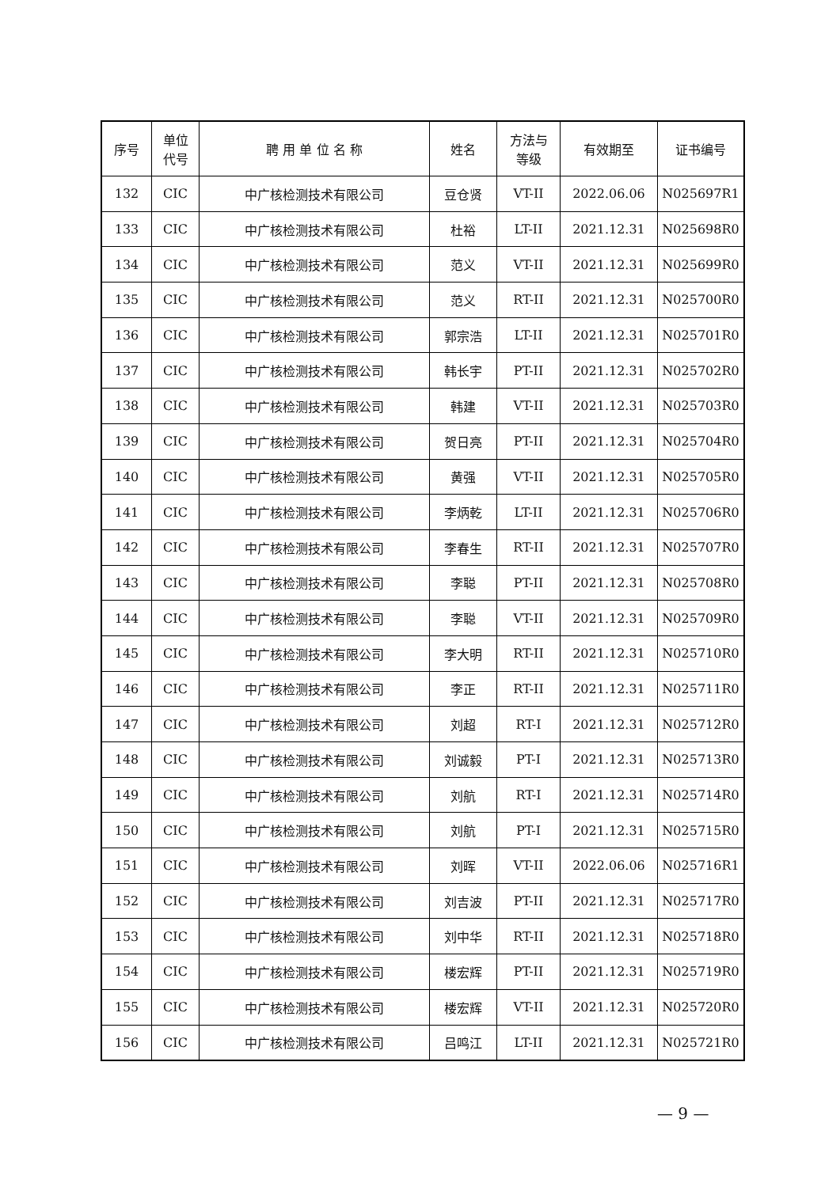| 序号 | 单位 代号 | 聘 用 单 位 名 称 | 姓名 | 方法与 等级 | 有效期至 | 证书编号 |
| --- | --- | --- | --- | --- | --- | --- |
| 132 | CIC | 中广核检测技术有限公司 | 豆仓贤 | VT-II | 2022.06.06 | N025697R1 |
| 133 | CIC | 中广核检测技术有限公司 | 杜裕 | LT-II | 2021.12.31 | N025698R0 |
| 134 | CIC | 中广核检测技术有限公司 | 范义 | VT-II | 2021.12.31 | N025699R0 |
| 135 | CIC | 中广核检测技术有限公司 | 范义 | RT-II | 2021.12.31 | N025700R0 |
| 136 | CIC | 中广核检测技术有限公司 | 郭宗浩 | LT-II | 2021.12.31 | N025701R0 |
| 137 | CIC | 中广核检测技术有限公司 | 韩长宇 | PT-II | 2021.12.31 | N025702R0 |
| 138 | CIC | 中广核检测技术有限公司 | 韩建 | VT-II | 2021.12.31 | N025703R0 |
| 139 | CIC | 中广核检测技术有限公司 | 贺日亮 | PT-II | 2021.12.31 | N025704R0 |
| 140 | CIC | 中广核检测技术有限公司 | 黄强 | VT-II | 2021.12.31 | N025705R0 |
| 141 | CIC | 中广核检测技术有限公司 | 李炳乾 | LT-II | 2021.12.31 | N025706R0 |
| 142 | CIC | 中广核检测技术有限公司 | 李春生 | RT-II | 2021.12.31 | N025707R0 |
| 143 | CIC | 中广核检测技术有限公司 | 李聪 | PT-II | 2021.12.31 | N025708R0 |
| 144 | CIC | 中广核检测技术有限公司 | 李聪 | VT-II | 2021.12.31 | N025709R0 |
| 145 | CIC | 中广核检测技术有限公司 | 李大明 | RT-II | 2021.12.31 | N025710R0 |
| 146 | CIC | 中广核检测技术有限公司 | 李正 | RT-II | 2021.12.31 | N025711R0 |
| 147 | CIC | 中广核检测技术有限公司 | 刘超 | RT-I | 2021.12.31 | N025712R0 |
| 148 | CIC | 中广核检测技术有限公司 | 刘诚毅 | PT-I | 2021.12.31 | N025713R0 |
| 149 | CIC | 中广核检测技术有限公司 | 刘航 | RT-I | 2021.12.31 | N025714R0 |
| 150 | CIC | 中广核检测技术有限公司 | 刘航 | PT-I | 2021.12.31 | N025715R0 |
| 151 | CIC | 中广核检测技术有限公司 | 刘晖 | VT-II | 2022.06.06 | N025716R1 |
| 152 | CIC | 中广核检测技术有限公司 | 刘吉波 | PT-II | 2021.12.31 | N025717R0 |
| 153 | CIC | 中广核检测技术有限公司 | 刘中华 | RT-II | 2021.12.31 | N025718R0 |
| 154 | CIC | 中广核检测技术有限公司 | 楼宏辉 | PT-II | 2021.12.31 | N025719R0 |
| 155 | CIC | 中广核检测技术有限公司 | 楼宏辉 | VT-II | 2021.12.31 | N025720R0 |
| 156 | CIC | 中广核检测技术有限公司 | 吕鸣江 | LT-II | 2021.12.31 | N025721R0 |
— 9 —